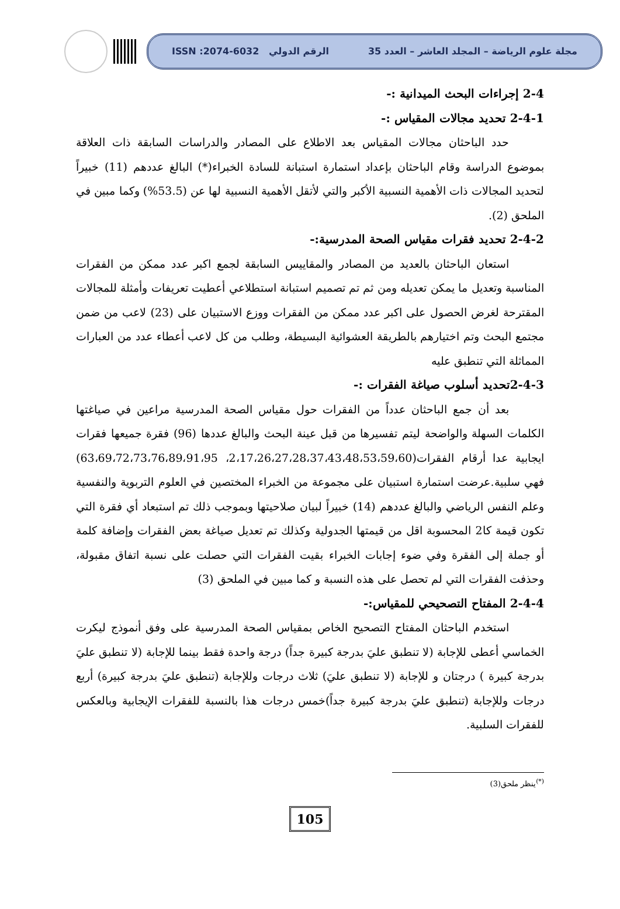مجلة علوم الرياضة – المجلد العاشر – العدد 35 الرقم الدولي ISSN :2074-6032
2-4 إجراءات البحث الميدانية :-
2-4-1 تحديد مجالات المقياس :-
حدد الباحثان مجالات المقياس بعد الاطلاع على المصادر والدراسات السابقة ذات العلاقة بموضوع الدراسة وقام الباحثان بإعداد استمارة استبانة للسادة الخبراء(*) البالغ عددهم (11) خبيراً لتحديد المجالات ذات الأهمية النسبية الأكبر والتي لأتقل الأهمية النسبية لها عن (53.5%) وكما مبين في الملحق (2).
2-4-2 تحديد فقرات مقياس الصحة المدرسية:-
استعان الباحثان بالعديد من المصادر والمقاييس السابقة لجمع اكبر عدد ممكن من الفقرات المناسبة وتعديل ما يمكن تعديله ومن ثم تم تصميم استبانة استطلاعي أعطيت تعريفات وأمثلة للمجالات المقترحة لغرض الحصول على اكبر عدد ممكن من الفقرات ووزع الاستبيان على (23) لاعب من ضمن مجتمع البحث وتم اختيارهم بالطريقة العشوائية البسيطة، وطلب من كل لاعب أعطاء عدد من العبارات المماثلة التي تنطبق عليه
2-4-3تحديد أسلوب صياغة الفقرات :-
بعد أن جمع الباحثان عدداً من الفقرات حول مقياس الصحة المدرسية مراعين في صياغتها الكلمات السهلة والواضحة ليتم تفسيرها من قبل عينة البحث والبالغ عددها (96) فقرة جميعها فقرات ايجابية عدا أرقام الفقرات(2،17،26،27،28،37،43،48،53،59،60، 63،69،72،73،76،89،91،95) فهي سلبية.عرضت استمارة استبيان على مجموعة من الخبراء المختصين في العلوم التربوية والنفسية وعلم النفس الرياضي والبالغ عددهم (14) خبيراً لبيان صلاحيتها وبموجب ذلك تم استبعاد أي فقرة التي تكون قيمة كا2 المحسوبة اقل من قيمتها الجدولية وكذلك تم تعديل صياغة بعض الفقرات وإضافة كلمة أو جملة إلى الفقرة وفي ضوء إجابات الخبراء بقيت الفقرات التي حصلت على نسبة اتفاق مقبولة، وحذفت الفقرات التي لم تحصل على هذه النسبة و كما مبين في الملحق (3)
2-4-4 المفتاح التصحيحي للمقياس:-
استخدم الباحثان المفتاح التصحيح الخاص بمقياس الصحة المدرسية على وفق أنموذج ليكرت الخماسي أعطى للإجابة (لا تنطبق عليَ بدرجة كبيرة جداً) درجة واحدة فقط بينما للإجابة (لا تنطبق عليَ بدرجة كبيرة ) درجتان و للإجابة (لا تنطبق عليَ) ثلاث درجات وللإجابة (تنطبق عليَ بدرجة كبيرة) أربع درجات وللإجابة (تنطبق عليَ بدرجة كبيرة جداً)خمس درجات هذا بالنسبة للفقرات الإيجابية وبالعكس للفقرات السلبية.
<sup>(*)</sup> ينظر ملحق(3)
105